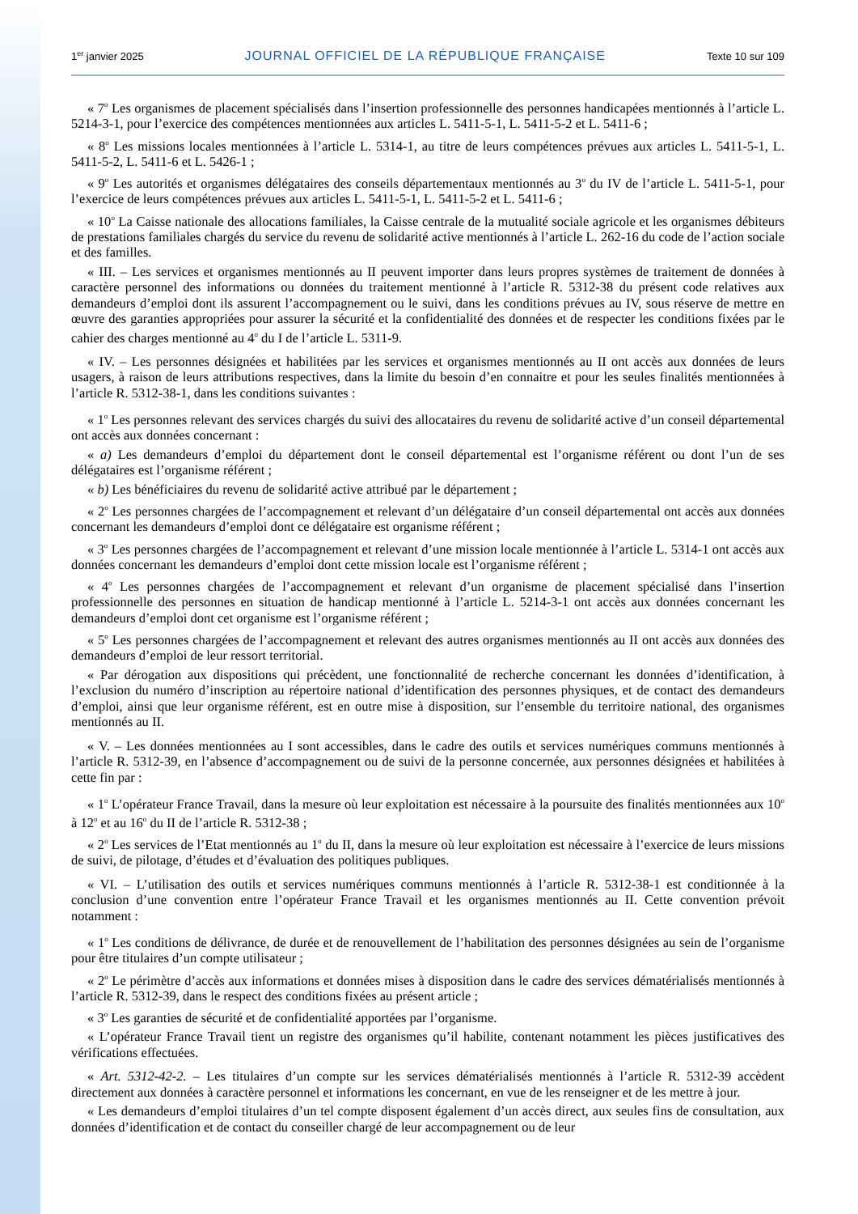1<sup>er</sup> janvier 2025 JOURNAL OFFICIEL DE LA RÉPUBLIQUE FRANÇAISE Texte 10 sur 109
« 7<sup>o</sup> Les organismes de placement spécialisés dans l’insertion professionnelle des personnes handicapées mentionnés à l’article L. 5214-3-1, pour l’exercice des compétences mentionnées aux articles L. 5411-5-1, L. 5411-5-2 et L. 5411-6 ;
« 8<sup>o</sup> Les missions locales mentionnées à l’article L. 5314-1, au titre de leurs compétences prévues aux articles L. 5411-5-1, L. 5411-5-2, L. 5411-6 et L. 5426-1 ;
« 9<sup>o</sup> Les autorités et organismes délégataires des conseils départementaux mentionnés au 3<sup>o</sup> du IV de l’article L. 5411-5-1, pour l’exercice de leurs compétences prévues aux articles L. 5411-5-1, L. 5411-5-2 et L. 5411-6 ;
« 10<sup>o</sup> La Caisse nationale des allocations familiales, la Caisse centrale de la mutualité sociale agricole et les organismes débiteurs de prestations familiales chargés du service du revenu de solidarité active mentionnés à l’article L. 262-16 du code de l’action sociale et des familles.
« III. – Les services et organismes mentionnés au II peuvent importer dans leurs propres systèmes de traitement de données à caractère personnel des informations ou données du traitement mentionné à l’article R. 5312-38 du présent code relatives aux demandeurs d’emploi dont ils assurent l’accompagnement ou le suivi, dans les conditions prévues au IV, sous réserve de mettre en œuvre des garanties appropriées pour assurer la sécurité et la confidentialité des données et de respecter les conditions fixées par le cahier des charges mentionné au 4<sup>o</sup> du I de l’article L. 5311-9.
« IV. – Les personnes désignées et habilitées par les services et organismes mentionnés au II ont accès aux données de leurs usagers, à raison de leurs attributions respectives, dans la limite du besoin d’en connaitre et pour les seules finalités mentionnées à l’article R. 5312-38-1, dans les conditions suivantes :
« 1<sup>o</sup> Les personnes relevant des services chargés du suivi des allocataires du revenu de solidarité active d’un conseil départemental ont accès aux données concernant :
« a) Les demandeurs d’emploi du département dont le conseil départemental est l’organisme référent ou dont l’un de ses délégataires est l’organisme référent ;
« b) Les bénéficiaires du revenu de solidarité active attribué par le département ;
« 2<sup>o</sup> Les personnes chargées de l’accompagnement et relevant d’un délégataire d’un conseil départemental ont accès aux données concernant les demandeurs d’emploi dont ce délégataire est organisme référent ;
« 3<sup>o</sup> Les personnes chargées de l’accompagnement et relevant d’une mission locale mentionnée à l’article L. 5314-1 ont accès aux données concernant les demandeurs d’emploi dont cette mission locale est l’organisme référent ;
« 4<sup>o</sup> Les personnes chargées de l’accompagnement et relevant d’un organisme de placement spécialisé dans l’insertion professionnelle des personnes en situation de handicap mentionné à l’article L. 5214-3-1 ont accès aux données concernant les demandeurs d’emploi dont cet organisme est l’organisme référent ;
« 5<sup>o</sup> Les personnes chargées de l’accompagnement et relevant des autres organismes mentionnés au II ont accès aux données des demandeurs d’emploi de leur ressort territorial.
« Par dérogation aux dispositions qui précèdent, une fonctionnalité de recherche concernant les données d’identification, à l’exclusion du numéro d’inscription au répertoire national d’identification des personnes physiques, et de contact des demandeurs d’emploi, ainsi que leur organisme référent, est en outre mise à disposition, sur l’ensemble du territoire national, des organismes mentionnés au II.
« V. – Les données mentionnées au I sont accessibles, dans le cadre des outils et services numériques communs mentionnés à l’article R. 5312-39, en l’absence d’accompagnement ou de suivi de la personne concernée, aux personnes désignées et habilitées à cette fin par :
« 1<sup>o</sup> L’opérateur France Travail, dans la mesure où leur exploitation est nécessaire à la poursuite des finalités mentionnées aux 10<sup>o</sup> à 12<sup>o</sup> et au 16<sup>o</sup> du II de l’article R. 5312-38 ;
« 2<sup>o</sup> Les services de l’Etat mentionnés au 1<sup>o</sup> du II, dans la mesure où leur exploitation est nécessaire à l’exercice de leurs missions de suivi, de pilotage, d’études et d’évaluation des politiques publiques.
« VI. – L’utilisation des outils et services numériques communs mentionnés à l’article R. 5312-38-1 est conditionnée à la conclusion d’une convention entre l’opérateur France Travail et les organismes mentionnés au II. Cette convention prévoit notamment :
« 1<sup>o</sup> Les conditions de délivrance, de durée et de renouvellement de l’habilitation des personnes désignées au sein de l’organisme pour être titulaires d’un compte utilisateur ;
« 2<sup>o</sup> Le périmètre d’accès aux informations et données mises à disposition dans le cadre des services dématérialisés mentionnés à l’article R. 5312-39, dans le respect des conditions fixées au présent article ;
« 3<sup>o</sup> Les garanties de sécurité et de confidentialité apportées par l’organisme.
« L’opérateur France Travail tient un registre des organismes qu’il habilite, contenant notamment les pièces justificatives des vérifications effectuées.
« Art. 5312-42-2. – Les titulaires d’un compte sur les services dématérialisés mentionnés à l’article R. 5312-39 accèdent directement aux données à caractère personnel et informations les concernant, en vue de les renseigner et de les mettre à jour.
« Les demandeurs d’emploi titulaires d’un tel compte disposent également d’un accès direct, aux seules fins de consultation, aux données d’identification et de contact du conseiller chargé de leur accompagnement ou de leur